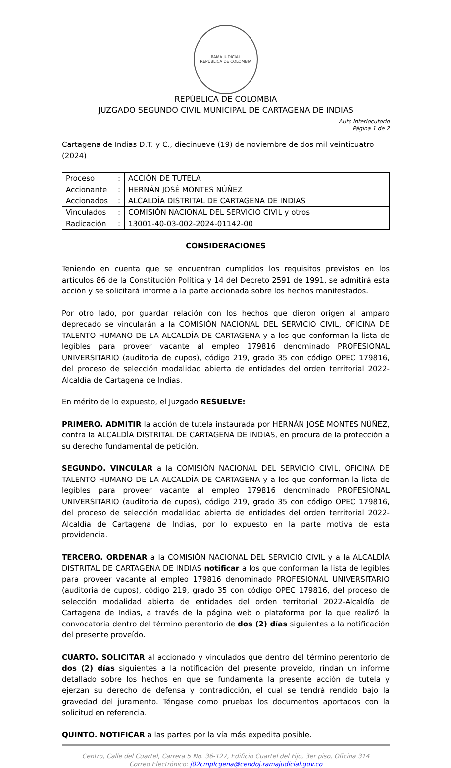RAMA JUDICIAL
REPÚBLICA DE COLOMBIA
REPÚBLICA DE COLOMBIA
JUZGADO SEGUNDO CIVIL MUNICIPAL DE CARTAGENA DE INDIAS
Auto Interlocutorio
Página 1 de 2
Cartagena de Indias D.T. y C., diecinueve (19) de noviembre de dos mil veinticuatro (2024)
| Proceso | : | ACCIÓN DE TUTELA |
| Accionante | : | HERNÁN JOSÉ MONTES NÚÑEZ |
| Accionados | : | ALCALDÍA DISTRITAL DE CARTAGENA DE INDIAS |
| Vinculados | : | COMISIÓN NACIONAL DEL SERVICIO CIVIL y otros |
| Radicación | : | 13001-40-03-002-2024-01142-00 |
CONSIDERACIONES
Teniendo en cuenta que se encuentran cumplidos los requisitos previstos en los artículos 86 de la Constitución Política y 14 del Decreto 2591 de 1991, se admitirá esta acción y se solicitará informe a la parte accionada sobre los hechos manifestados.
Por otro lado, por guardar relación con los hechos que dieron origen al amparo deprecado se vincularán a la COMISIÓN NACIONAL DEL SERVICIO CIVIL, OFICINA DE TALENTO HUMANO DE LA ALCALDÍA DE CARTAGENA y a los que conforman la lista de legibles para proveer vacante al empleo 179816 denominado PROFESIONAL UNIVERSITARIO (auditoria de cupos), código 219, grado 35 con código OPEC 179816, del proceso de selección modalidad abierta de entidades del orden territorial 2022-Alcaldía de Cartagena de Indias.
En mérito de lo expuesto, el Juzgado RESUELVE:
PRIMERO. ADMITIR la acción de tutela instaurada por HERNÁN JOSÉ MONTES NÚÑEZ, contra la ALCALDÍA DISTRITAL DE CARTAGENA DE INDIAS, en procura de la protección a su derecho fundamental de petición.
SEGUNDO. VINCULAR a la COMISIÓN NACIONAL DEL SERVICIO CIVIL, OFICINA DE TALENTO HUMANO DE LA ALCALDÍA DE CARTAGENA y a los que conforman la lista de legibles para proveer vacante al empleo 179816 denominado PROFESIONAL UNIVERSITARIO (auditoria de cupos), código 219, grado 35 con código OPEC 179816, del proceso de selección modalidad abierta de entidades del orden territorial 2022-Alcaldía de Cartagena de Indias, por lo expuesto en la parte motiva de esta providencia.
TERCERO. ORDENAR a la COMISIÓN NACIONAL DEL SERVICIO CIVIL y a la ALCALDÍA DISTRITAL DE CARTAGENA DE INDIAS notificar a los que conforman la lista de legibles para proveer vacante al empleo 179816 denominado PROFESIONAL UNIVERSITARIO (auditoria de cupos), código 219, grado 35 con código OPEC 179816, del proceso de selección modalidad abierta de entidades del orden territorial 2022-Alcaldía de Cartagena de Indias, a través de la página web o plataforma por la que realizó la convocatoria dentro del término perentorio de dos (2) días siguientes a la notificación del presente proveído.
CUARTO. SOLICITAR al accionado y vinculados que dentro del término perentorio de dos (2) días siguientes a la notificación del presente proveído, rindan un informe detallado sobre los hechos en que se fundamenta la presente acción de tutela y ejerzan su derecho de defensa y contradicción, el cual se tendrá rendido bajo la gravedad del juramento. Téngase como pruebas los documentos aportados con la solicitud en referencia.
QUINTO. NOTIFICAR a las partes por la vía más expedita posible.
Centro, Calle del Cuartel, Carrera 5 No. 36-127, Edificio Cuartel del Fijo, 3er piso, Oficina 314
Correo Electrónico: j02cmplcgena@cendoj.ramajudicial.gov.co